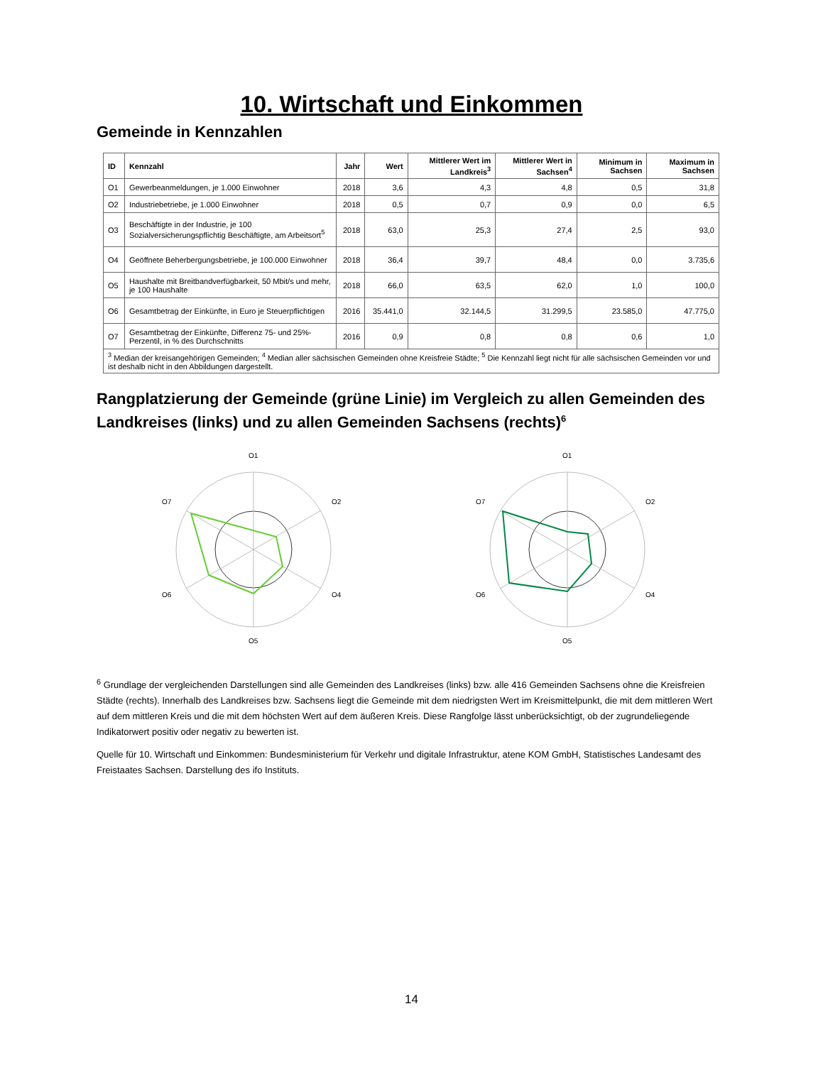10. Wirtschaft und Einkommen
Gemeinde in Kennzahlen
| ID | Kennzahl | Jahr | Wert | Mittlerer Wert im Landkreis<sup>3</sup> | Mittlerer Wert in Sachsen<sup>4</sup> | Minimum in Sachsen | Maximum in Sachsen |
| --- | --- | --- | --- | --- | --- | --- | --- |
| O1 | Gewerbeanmeldungen, je 1.000 Einwohner | 2018 | 3,6 | 4,3 | 4,8 | 0,5 | 31,8 |
| O2 | Industriebetriebe, je 1.000 Einwohner | 2018 | 0,5 | 0,7 | 0,9 | 0,0 | 6,5 |
| O3 | Beschäftigte in der Industrie, je 100 Sozialversicherungspflichtig Beschäftigte, am Arbeitsort<sup>5</sup> | 2018 | 63,0 | 25,3 | 27,4 | 2,5 | 93,0 |
| O4 | Geöffnete Beherbergungsbetriebe, je 100.000 Einwohner | 2018 | 36,4 | 39,7 | 48,4 | 0,0 | 3.735,6 |
| O5 | Haushalte mit Breitbandverfügbarkeit, 50 Mbit/s und mehr, je 100 Haushalte | 2018 | 66,0 | 63,5 | 62,0 | 1,0 | 100,0 |
| O6 | Gesamtbetrag der Einkünfte, in Euro je Steuerpflichtigen | 2016 | 35.441,0 | 32.144,5 | 31.299,5 | 23.585,0 | 47.775,0 |
| O7 | Gesamtbetrag der Einkünfte, Differenz 75- und 25%-Perzentil, in % des Durchschnitts | 2016 | 0,9 | 0,8 | 0,8 | 0,6 | 1,0 |
| <sup>3</sup> Median der kreisangehörigen Gemeinden; <sup>4</sup> Median aller sächsischen Gemeinden ohne Kreisfreie Städte; <sup>5</sup> Die Kennzahl liegt nicht für alle sächsischen Gemeinden vor und ist deshalb nicht in den Abbildungen dargestellt. | | | | | | | |
Rangplatzierung der Gemeinde (grüne Linie) im Vergleich zu allen Gemeinden des Landkreises (links) und zu allen Gemeinden Sachsens (rechts)<sup>6</sup>
O1
O2
O4
O5
O6
O7
O1
O2
O4
O5
O6
O7
<sup>6</sup> Grundlage der vergleichenden Darstellungen sind alle Gemeinden des Landkreises (links) bzw. alle 416 Gemeinden Sachsens ohne die Kreisfreien Städte (rechts). Innerhalb des Landkreises bzw. Sachsens liegt die Gemeinde mit dem niedrigsten Wert im Kreismittelpunkt, die mit dem mittleren Wert auf dem mittleren Kreis und die mit dem höchsten Wert auf dem äußeren Kreis. Diese Rangfolge lässt unberücksichtigt, ob der zugrundeliegende Indikatorwert positiv oder negativ zu bewerten ist.
Quelle für 10. Wirtschaft und Einkommen: Bundesministerium für Verkehr und digitale Infrastruktur, atene KOM GmbH, Statistisches Landesamt des Freistaates Sachsen. Darstellung des ifo Instituts.
14